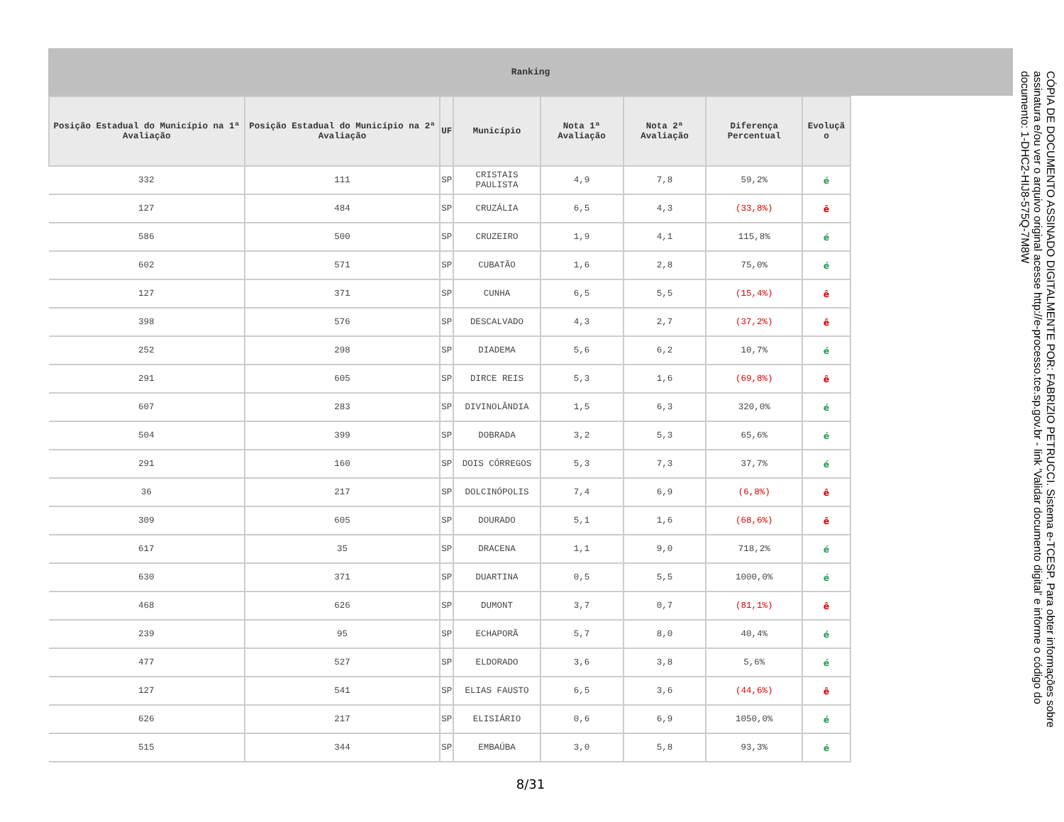Ranking
| Posição Estadual do Município na 1ª Avaliação | Posição Estadual do Município na 2ª Avaliação | UF | Município | Nota 1ª Avaliação | Nota 2ª Avaliação | Diferença Percentual | Evoluçã o |
| --- | --- | --- | --- | --- | --- | --- | --- |
| 332 | 111 | SP | CRISTAIS PAULISTA | 4,9 | 7,8 | 59,2% | é |
| 127 | 484 | SP | CRUZÁLIA | 6,5 | 4,3 | (33,8%) | ê |
| 586 | 500 | SP | CRUZEIRO | 1,9 | 4,1 | 115,8% | é |
| 602 | 571 | SP | CUBATÃO | 1,6 | 2,8 | 75,0% | é |
| 127 | 371 | SP | CUNHA | 6,5 | 5,5 | (15,4%) | ê |
| 398 | 576 | SP | DESCALVADO | 4,3 | 2,7 | (37,2%) | ê |
| 252 | 298 | SP | DIADEMA | 5,6 | 6,2 | 10,7% | é |
| 291 | 605 | SP | DIRCE REIS | 5,3 | 1,6 | (69,8%) | ê |
| 607 | 283 | SP | DIVINOLÂNDIA | 1,5 | 6,3 | 320,0% | é |
| 504 | 399 | SP | DOBRADA | 3,2 | 5,3 | 65,6% | é |
| 291 | 160 | SP | DOIS CÓRREGOS | 5,3 | 7,3 | 37,7% | é |
| 36 | 217 | SP | DOLCINÓPOLIS | 7,4 | 6,9 | (6,8%) | ê |
| 309 | 605 | SP | DOURADO | 5,1 | 1,6 | (68,6%) | ê |
| 617 | 35 | SP | DRACENA | 1,1 | 9,0 | 718,2% | é |
| 630 | 371 | SP | DUARTINA | 0,5 | 5,5 | 1000,0% | é |
| 468 | 626 | SP | DUMONT | 3,7 | 0,7 | (81,1%) | ê |
| 239 | 95 | SP | ECHAPORÃ | 5,7 | 8,0 | 40,4% | é |
| 477 | 527 | SP | ELDORADO | 3,6 | 3,8 | 5,6% | é |
| 127 | 541 | SP | ELIAS FAUSTO | 6,5 | 3,6 | (44,6%) | ê |
| 626 | 217 | SP | ELISIÁRIO | 0,6 | 6,9 | 1050,0% | é |
| 515 | 344 | SP | EMBAÚBA | 3,0 | 5,8 | 93,3% | é |
8/31
CÓPIA DE DOCUMENTO ASSINADO DIGITALMENTE POR: FABRIZIO PETRUCCI. Sistema e-TCESP. Para obter informações sobre assinatura e/ou ver o arquivo original acesse http://e-processo.tce.sp.gov.br - link 'Validar documento digital' e informe o código do documento: 1-DHC2-HIJ8-575Q-7M8W